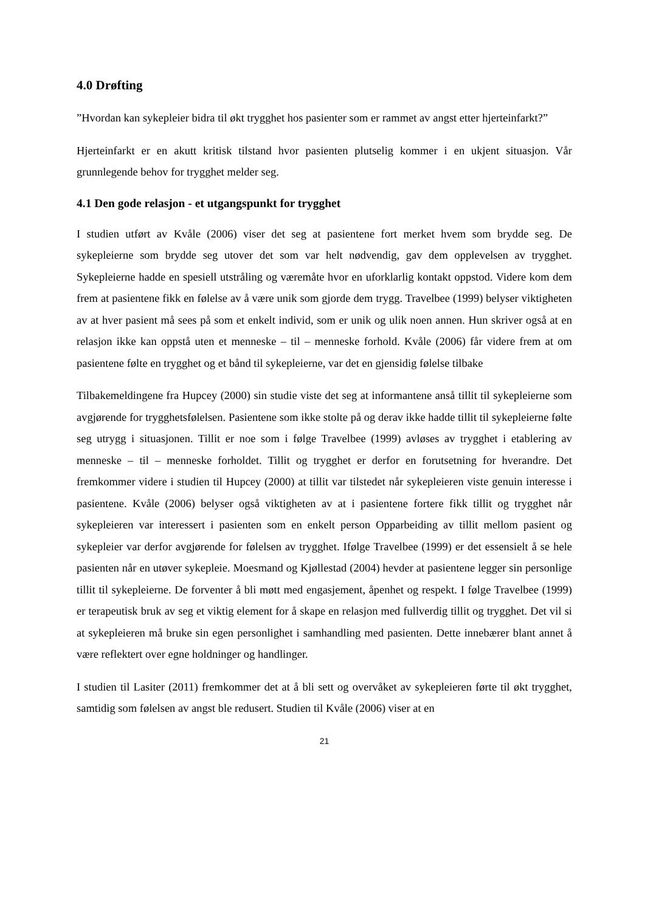4.0 Drøfting
”Hvordan kan sykepleier bidra til økt trygghet hos pasienter som er rammet av angst etter hjerteinfarkt?”
Hjerteinfarkt er en akutt kritisk tilstand hvor pasienten plutselig kommer i en ukjent situasjon. Vår grunnlegende behov for trygghet melder seg.
4.1 Den gode relasjon - et utgangspunkt for trygghet
I studien utført av Kvåle (2006) viser det seg at pasientene fort merket hvem som brydde seg. De sykepleierne som brydde seg utover det som var helt nødvendig, gav dem opplevelsen av trygghet. Sykepleierne hadde en spesiell utstråling og væremåte hvor en uforklarlig kontakt oppstod. Videre kom dem frem at pasientene fikk en følelse av å være unik som gjorde dem trygg. Travelbee (1999) belyser viktigheten av at hver pasient må sees på som et enkelt individ, som er unik og ulik noen annen. Hun skriver også at en relasjon ikke kan oppstå uten et menneske – til – menneske forhold. Kvåle (2006) får videre frem at om pasientene følte en trygghet og et bånd til sykepleierne, var det en gjensidig følelse tilbake
Tilbakemeldingene fra Hupcey (2000) sin studie viste det seg at informantene anså tillit til sykepleierne som avgjørende for trygghetsfølelsen. Pasientene som ikke stolte på og derav ikke hadde tillit til sykepleierne følte seg utrygg i situasjonen. Tillit er noe som i følge Travelbee (1999) avløses av trygghet i etablering av menneske – til – menneske forholdet. Tillit og trygghet er derfor en forutsetning for hverandre. Det fremkommer videre i studien til Hupcey (2000) at tillit var tilstedet når sykepleieren viste genuin interesse i pasientene. Kvåle (2006) belyser også viktigheten av at i pasientene fortere fikk tillit og trygghet når sykepleieren var interessert i pasienten som en enkelt person Opparbeiding av tillit mellom pasient og sykepleier var derfor avgjørende for følelsen av trygghet. Ifølge Travelbee (1999) er det essensielt å se hele pasienten når en utøver sykepleie. Moesmand og Kjøllestad (2004) hevder at pasientene legger sin personlige tillit til sykepleierne. De forventer å bli møtt med engasjement, åpenhet og respekt. I følge Travelbee (1999) er terapeutisk bruk av seg et viktig element for å skape en relasjon med fullverdig tillit og trygghet. Det vil si at sykepleieren må bruke sin egen personlighet i samhandling med pasienten. Dette innebærer blant annet å være reflektert over egne holdninger og handlinger.
I studien til Lasiter (2011) fremkommer det at å bli sett og overvåket av sykepleieren førte til økt trygghet, samtidig som følelsen av angst ble redusert. Studien til Kvåle (2006) viser at en
21